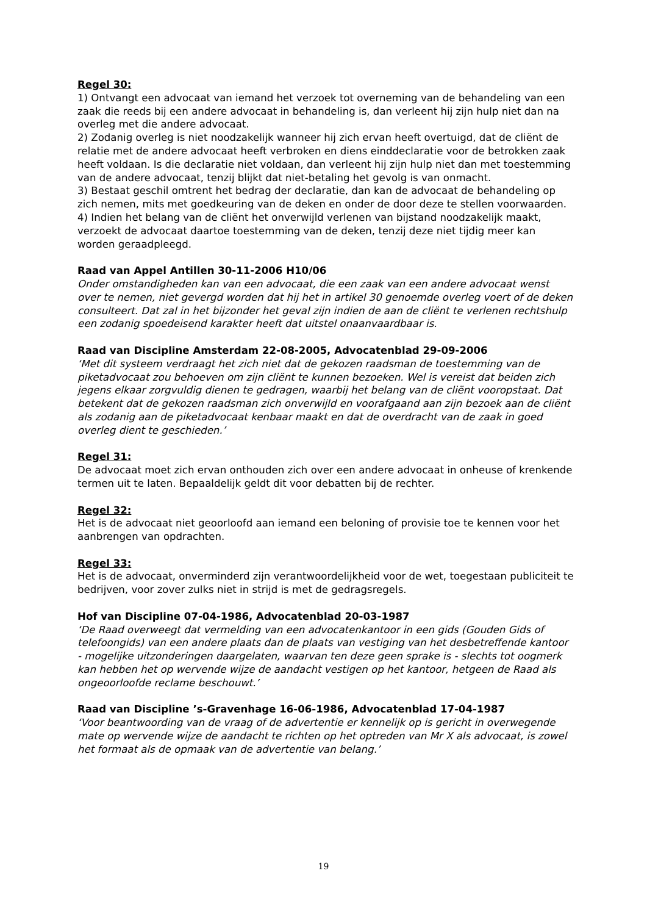Regel 30:
1) Ontvangt een advocaat van iemand het verzoek tot overneming van de behandeling van een zaak die reeds bij een andere advocaat in behandeling is, dan verleent hij zijn hulp niet dan na overleg met die andere advocaat.
2) Zodanig overleg is niet noodzakelijk wanneer hij zich ervan heeft overtuigd, dat de cliënt de relatie met de andere advocaat heeft verbroken en diens einddeclaratie voor de betrokken zaak heeft voldaan. Is die declaratie niet voldaan, dan verleent hij zijn hulp niet dan met toestemming van de andere advocaat, tenzij blijkt dat niet-betaling het gevolg is van onmacht.
3) Bestaat geschil omtrent het bedrag der declaratie, dan kan de advocaat de behandeling op zich nemen, mits met goedkeuring van de deken en onder de door deze te stellen voorwaarden.
4) Indien het belang van de cliënt het onverwijld verlenen van bijstand noodzakelijk maakt, verzoekt de advocaat daartoe toestemming van de deken, tenzij deze niet tijdig meer kan worden geraadpleegd.
Raad van Appel Antillen 30-11-2006 H10/06
Onder omstandigheden kan van een advocaat, die een zaak van een andere advocaat wenst over te nemen, niet gevergd worden dat hij het in artikel 30 genoemde overleg voert of de deken consulteert. Dat zal in het bijzonder het geval zijn indien de aan de cliënt te verlenen rechtshulp een zodanig spoedeisend karakter heeft dat uitstel onaanvaardbaar is.
Raad van Discipline Amsterdam 22-08-2005, Advocatenblad 29-09-2006
‘Met dit systeem verdraagt het zich niet dat de gekozen raadsman de toestemming van de piketadvocaat zou behoeven om zijn cliënt te kunnen bezoeken. Wel is vereist dat beiden zich jegens elkaar zorgvuldig dienen te gedragen, waarbij het belang van de cliënt vooropstaat. Dat betekent dat de gekozen raadsman zich onverwijld en voorafgaand aan zijn bezoek aan de cliënt als zodanig aan de piketadvocaat kenbaar maakt en dat de overdracht van de zaak in goed overleg dient te geschieden.’
Regel 31:
De advocaat moet zich ervan onthouden zich over een andere advocaat in onheuse of krenkende termen uit te laten. Bepaaldelijk geldt dit voor debatten bij de rechter.
Regel 32:
Het is de advocaat niet geoorloofd aan iemand een beloning of provisie toe te kennen voor het aanbrengen van opdrachten.
Regel 33:
Het is de advocaat, onverminderd zijn verantwoordelijkheid voor de wet, toegestaan publiciteit te bedrijven, voor zover zulks niet in strijd is met de gedragsregels.
Hof van Discipline 07-04-1986, Advocatenblad 20-03-1987
‘De Raad overweegt dat vermelding van een advocatenkantoor in een gids (Gouden Gids of telefoongids) van een andere plaats dan de plaats van vestiging van het desbetreffende kantoor - mogelijke uitzonderingen daargelaten, waarvan ten deze geen sprake is - slechts tot oogmerk kan hebben het op wervende wijze de aandacht vestigen op het kantoor, hetgeen de Raad als ongeoorloofde reclame beschouwt.’
Raad van Discipline ’s-Gravenhage 16-06-1986, Advocatenblad 17-04-1987
‘Voor beantwoording van de vraag of de advertentie er kennelijk op is gericht in overwegende mate op wervende wijze de aandacht te richten op het optreden van Mr X als advocaat, is zowel het formaat als de opmaak van de advertentie van belang.’
19